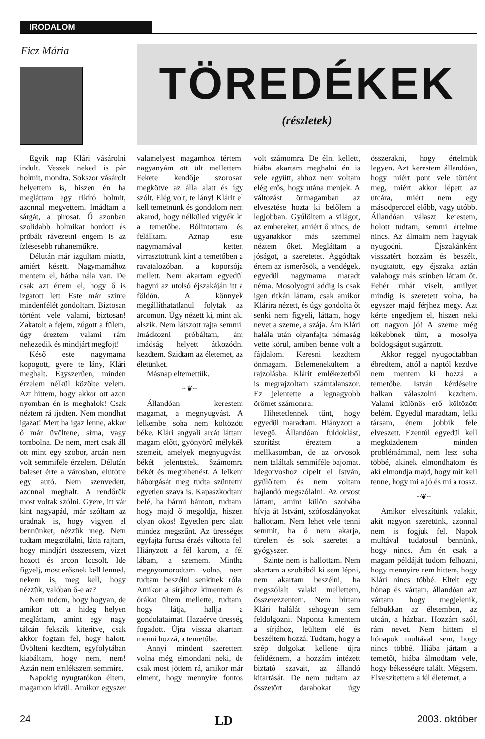IRODALOM
Ficz Mária
TÖREDÉKEK
(részletek)
Egyik nap Klári vásárolni indult. Veszek neked is pár holmit, mondta. Sokszor vásárolt helyettem is, hiszen én ha megláttam egy rikító holmit, azonnal megvettem. Imádtam a sárgát, a pirosat. Ő azonban szolidabb holmikat hordott és próbált rávezetni engem is az ízlésesebb ruhaneműkre.
Délután már izgultam miatta, amiért késett. Nagymamához mentem el, hátha nála van. De csak azt értem el, hogy ő is izgatott lett. Este már szinte mindenfélét gondoltam. Biztosan történt vele valami, biztosan! Zakatolt a fejem, zúgott a fülem, úgy éreztem valami rám nehezedik és mindjárt megfojt!
Késő este nagymama kopogott, gyere te lány, Klári meghalt. Egyszerűen, minden érzelem nélkül közölte velem. Azt hittem, hogy akkor ott azon nyomban én is meghalok! Csak néztem rá ijedten. Nem mondhat igazat! Mert ha igaz lenne, akkor ő már üvöltene, sírna, vagy tombolna. De nem, mert csak áll ott mint egy szobor, arcán nem volt semmiféle érzelem. Délután baleset érte a városban, elütötte egy autó. Nem szenvedett, azonnal meghalt. A rendőrök most voltak szólni. Gyere, itt vár kint nagyapád, már szóltam az uradnak is, hogy vigyen el bennünket, nézzük meg. Nem tudtam megszólalni, látta rajtam, hogy mindjárt összeesem, vizet hozott és arcon locsolt. Ide figyelj, most erősnek kell lenned, nekem is, meg kell, hogy nézzük, valóban ő-e az?
Nem tudom, hogy hogyan, de amikor ott a hideg helyen megláttam, amint egy nagy tálcán fekszik kiterítve, csak akkor fogtam fel, hogy halott. Üvölteni kezdtem, egyfolytában kiabáltam, hogy nem, nem! Aztán nem emlékszem semmire.
Napokig nyugtatókon éltem, magamon kívül. Amikor egyszer valamelyest magamhoz tértem, nagyanyám ott ült mellettem. Fekete kendője szorosan megkötve az álla alatt és így szólt. Elég volt, te lány! Klárit el kell temetnünk és gondolom nem akarod, hogy nélküled vigyék ki a temetőbe. Bólintottam és felálltam. Aznap este nagymamával ketten virrasztottunk kint a temetőben a ravatalozóban, a koporsója mellett. Nem akartam egyedül hagyni az utolsó éjszakáján itt a földön. A könnyek megállíthatatlanul folytak az arcomon. Úgy nézett ki, mint aki alszik. Nem látszott rajta semmi. Imádkozni próbáltam, ám imádság helyett átkozódni kezdtem. Szidtam az életemet, az életünket.
Másnap eltemettük.
~❦~
Állandóan kerestem magamat, a megnyugvást. A lelkembe soha nem költözött béke. Klári angyali arcát láttam magam előtt, gyönyörű mélykék szemeit, amelyek megnyugvást, békét jelentettek. Számomra békét és megpihenést. A lelkem háborgását meg tudta szüntetni egyetlen szava is. Kapaszkodtam belé, ha bármi bántott, tudtam, hogy majd ő megoldja, hiszen olyan okos! Egyetlen perc alatt mindez megszűnt. Az ürességet egyfajta furcsa érzés váltotta fel. Hiányzott a fél karom, a fél lábam, a szemem. Mintha megnyomorodtam volna, nem tudtam beszélni senkinek róla. Amikor a sírjához kimentem és órákat ültem mellette, tudtam, hogy látja, hallja a gondolataimat. Hazaérve üresség fogadott. Újra vissza akartam menni hozzá, a temetőbe.
Annyi mindent szerettem volna még elmondani neki, de csak most jöttem rá, amikor már elment, hogy mennyire fontos volt számomra. De élni kellett, hiába akartam meghalni én is vele együtt, ahhoz nem voltam elég erős, hogy utána menjek. A változást önmagamban az elvesztése hozta ki belőlem a legjobban. Gyűlöltem a világot, az embereket, amiért ő nincs, de ugyanakkor más szemmel néztem őket. Megláttam a jóságot, a szeretetet. Aggódtak értem az ismerősök, a vendégek, egyedül nagymama maradt néma. Mosolyogni addig is csak igen ritkán láttam, csak amikor Klárira nézett, és úgy gondolta őt senki nem figyeli, láttam, hogy nevet a szeme, a szája. Ám Klári halála után olyanfajta némaság vette körül, amiben benne volt a fájdalom. Keresni kezdtem önmagam. Belemenekültem a rajzolásba. Klárit emlékezetből is megrajzoltam számtalanszor. Ez jelentette a legnagyobb örömet számomra.
Hihetetlennek tűnt, hogy egyedül maradtam. Hiányzott a levegő. Állandóan fuldoklást, szorítást éreztem a mellkasomban, de az orvosok nem találtak semmiféle bajomat. Idegorvoshoz cipelt el István, gyűlöltem és nem voltam hajlandó megszólalni. Az orvost láttam, amint külön szobába hívja át Istvánt, szófoszlányokat hallottam. Nem lehet vele tenni semmit, ha ő nem akarja, türelem és sok szeretet a gyógyszer.
Szinte nem is hallottam. Nem akartam a szobából ki sem lépni, nem akartam beszélni, ha megszólalt valaki mellettem, összerezzentem. Nem bírtam Klári halálát sehogyan sem feldolgozni. Naponta kimentem a sírjához, leültem elé és beszéltem hozzá. Tudtam, hogy a szép dolgokat kellene újra felidéznem, a hozzám intézett biztató szavait, az állandó kitartását. De nem tudtam az összetört darabokat úgy összerakni, hogy értelmük legyen. Azt kerestem állandóan, hogy miért pont vele történt meg, miért akkor lépett az utcára, miért nem egy másodperccel előbb, vagy utóbb. Állandóan választ kerestem, holott tudtam, semmi értelme nincs. Az álmaim nem hagytak nyugodni. Éjszakánként visszatért hozzám és beszélt, nyugtatott, egy éjszaka aztán valahogy más színben láttam őt. Fehér ruhát viselt, amilyet mindig is szeretett volna, ha egyszer majd férjhez megy. Azt kérte engedjem el, hiszen neki ott nagyon jó! A szeme még kékebbnek tűnt, a mosolya boldogságot sugárzott.
Akkor reggel nyugodtabban ébredtem, attól a naptól kezdve nem mentem ki hozzá a temetőbe. István kérdéseire halkan válaszolni kezdtem. Valami különös erő költözött belém. Egyedül maradtam, lelki társam, énem jobbik fele elveszett. Ezentúl egyedül kell megküzdenem minden problémámmal, nem lesz soha többé, akinek elmondhatom és aki elmondja majd, hogy mit kell tenne, hogy mi a jó és mi a rossz.
~❦~
Amikor elveszítünk valakit, akit nagyon szeretünk, azonnal nem is fogjuk fel. Napok multával tudatosul bennünk, hogy nincs. Ám én csak a magam példáját tudom felhozni, hogy mennyire nem hittem, hogy Klári nincs többé. Eltelt egy hónap és vártam, állandóan azt vártam, hogy megjelenik, felbukkan az életemben, az utcán, a házban. Hozzám szól, rám nevet. Nem hittem el hónapok multával sem, hogy nincs többé. Hiába jártam a temetőt, hiába álmodtam vele, hogy békességre talált. Mégsem. Elveszítettem a fél életemet, a
24 LD 2003. október